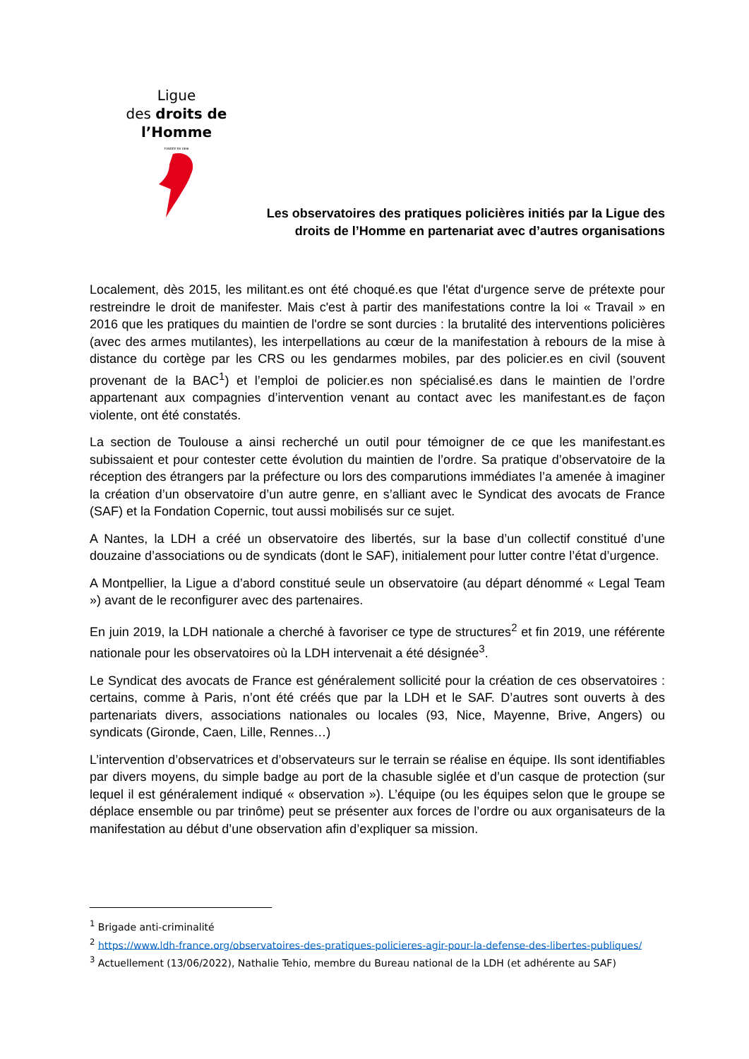Ligue
des droits de
l’Homme
FONDÉE EN 1898
Les observatoires des pratiques policières initiés par la Ligue des
droits de l’Homme en partenariat avec d’autres organisations
Localement, dès 2015, les militant.es ont été choqué.es que l'état d'urgence serve de prétexte pour restreindre le droit de manifester. Mais c'est à partir des manifestations contre la loi « Travail » en 2016 que les pratiques du maintien de l'ordre se sont durcies : la brutalité des interventions policières (avec des armes mutilantes), les interpellations au cœur de la manifestation à rebours de la mise à distance du cortège par les CRS ou les gendarmes mobiles, par des policier.es en civil (souvent provenant de la BAC<sup>1</sup>) et l’emploi de policier.es non spécialisé.es dans le maintien de l’ordre appartenant aux compagnies d’intervention venant au contact avec les manifestant.es de façon violente, ont été constatés.
La section de Toulouse a ainsi recherché un outil pour témoigner de ce que les manifestant.es subissaient et pour contester cette évolution du maintien de l’ordre. Sa pratique d’observatoire de la réception des étrangers par la préfecture ou lors des comparutions immédiates l’a amenée à imaginer la création d’un observatoire d’un autre genre, en s’alliant avec le Syndicat des avocats de France (SAF) et la Fondation Copernic, tout aussi mobilisés sur ce sujet.
A Nantes, la LDH a créé un observatoire des libertés, sur la base d’un collectif constitué d’une douzaine d’associations ou de syndicats (dont le SAF), initialement pour lutter contre l’état d’urgence.
A Montpellier, la Ligue a d’abord constitué seule un observatoire (au départ dénommé « Legal Team ») avant de le reconfigurer avec des partenaires.
En juin 2019, la LDH nationale a cherché à favoriser ce type de structures<sup>2</sup> et fin 2019, une référente nationale pour les observatoires où la LDH intervenait a été désignée<sup>3</sup>.
Le Syndicat des avocats de France est généralement sollicité pour la création de ces observatoires : certains, comme à Paris, n’ont été créés que par la LDH et le SAF. D’autres sont ouverts à des partenariats divers, associations nationales ou locales (93, Nice, Mayenne, Brive, Angers) ou syndicats (Gironde, Caen, Lille, Rennes…)
L’intervention d’observatrices et d’observateurs sur le terrain se réalise en équipe. Ils sont identifiables par divers moyens, du simple badge au port de la chasuble siglée et d’un casque de protection (sur lequel il est généralement indiqué « observation »). L’équipe (ou les équipes selon que le groupe se déplace ensemble ou par trinôme) peut se présenter aux forces de l’ordre ou aux organisateurs de la manifestation au début d’une observation afin d’expliquer sa mission.
<sup>1</sup> Brigade anti-criminalité
<sup>2</sup> https://www.ldh-france.org/observatoires-des-pratiques-policieres-agir-pour-la-defense-des-libertes-publiques/
<sup>3</sup> Actuellement (13/06/2022), Nathalie Tehio, membre du Bureau national de la LDH (et adhérente au SAF)